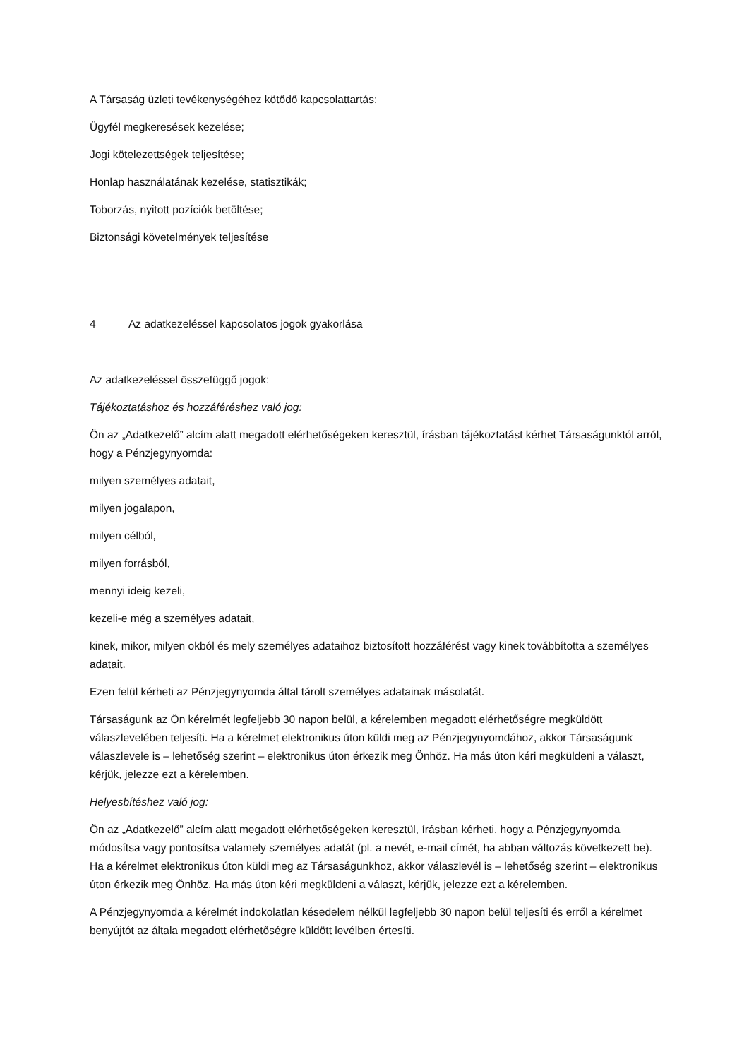A Társaság üzleti tevékenységéhez kötődő kapcsolattartás;
Ügyfél megkeresések kezelése;
Jogi kötelezettségek teljesítése;
Honlap használatának kezelése, statisztikák;
Toborzás, nyitott pozíciók betöltése;
Biztonsági követelmények teljesítése
4 Az adatkezeléssel kapcsolatos jogok gyakorlása
Az adatkezeléssel összefüggő jogok:
Tájékoztatáshoz és hozzáféréshez való jog:
Ön az „Adatkezelő” alcím alatt megadott elérhetőségeken keresztül, írásban tájékoztatást kérhet Társaságunktól arról, hogy a Pénzjegynyomda:
milyen személyes adatait,
milyen jogalapon,
milyen célból,
milyen forrásból,
mennyi ideig kezeli,
kezeli-e még a személyes adatait,
kinek, mikor, milyen okból és mely személyes adataihoz biztosított hozzáférést vagy kinek továbbította a személyes adatait.
Ezen felül kérheti az Pénzjegynyomda által tárolt személyes adatainak másolatát.
Társaságunk az Ön kérelmét legfeljebb 30 napon belül, a kérelemben megadott elérhetőségre megküldött válaszlevelében teljesíti. Ha a kérelmet elektronikus úton küldi meg az Pénzjegynyomdához, akkor Társaságunk válaszlevele is – lehetőség szerint – elektronikus úton érkezik meg Önhöz. Ha más úton kéri megküldeni a választ, kérjük, jelezze ezt a kérelemben.
Helyesbítéshez való jog:
Ön az „Adatkezelő” alcím alatt megadott elérhetőségeken keresztül, írásban kérheti, hogy a Pénzjegynyomda módosítsa vagy pontosítsa valamely személyes adatát (pl. a nevét, e-mail címét, ha abban változás következett be). Ha a kérelmet elektronikus úton küldi meg az Társaságunkhoz, akkor válaszlevél is – lehetőség szerint – elektronikus úton érkezik meg Önhöz. Ha más úton kéri megküldeni a választ, kérjük, jelezze ezt a kérelemben.
A Pénzjegynyomda a kérelmét indokolatlan késedelem nélkül legfeljebb 30 napon belül teljesíti és erről a kérelmet benyújtót az általa megadott elérhetőségre küldött levélben értesíti.